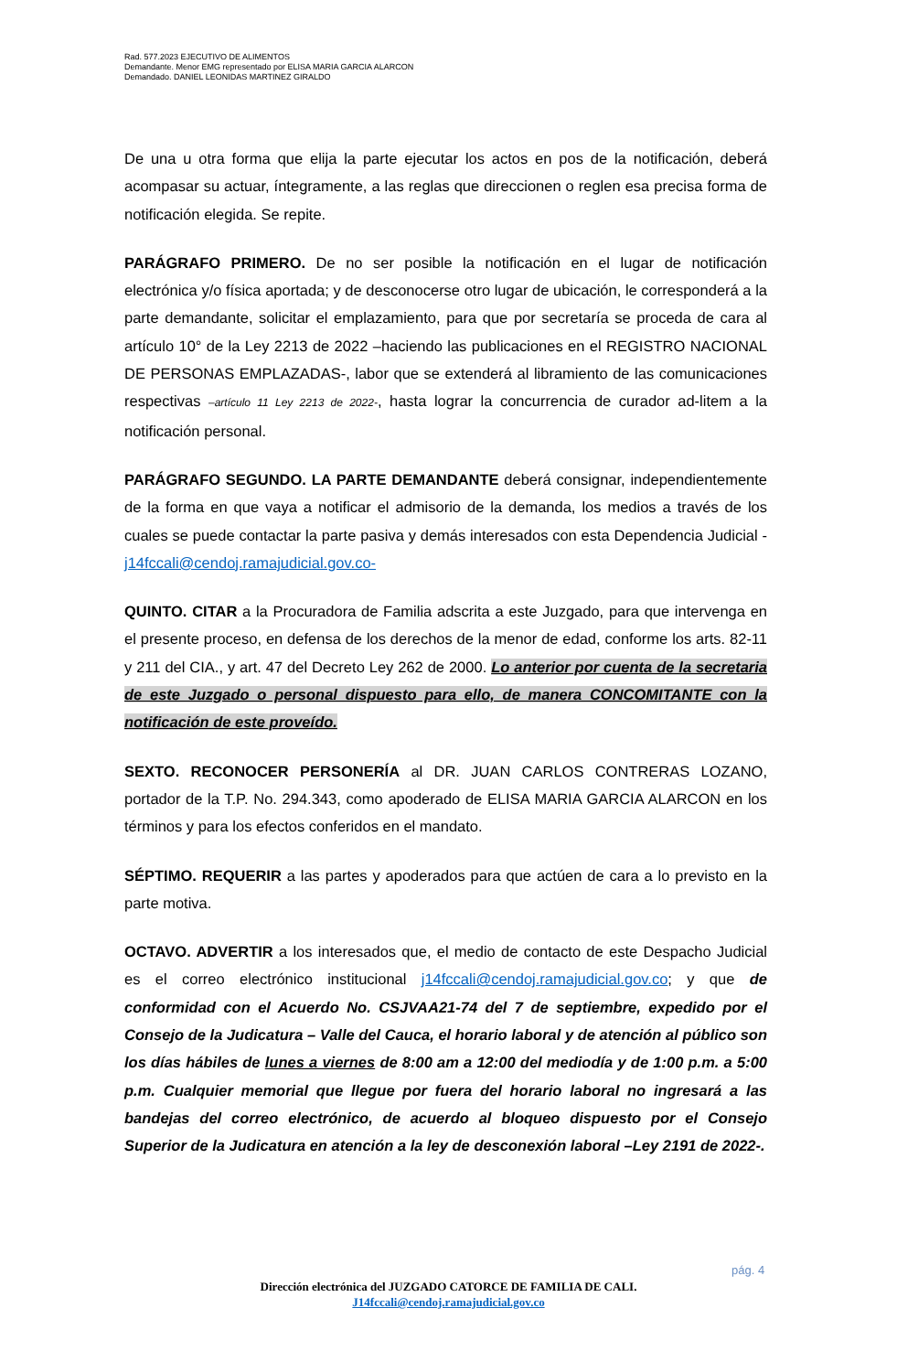Rad. 577.2023 EJECUTIVO DE ALIMENTOS
Demandante. Menor EMG representado por ELISA MARIA GARCIA ALARCON
Demandado. DANIEL LEONIDAS MARTINEZ GIRALDO
De una u otra forma que elija la parte ejecutar los actos en pos de la notificación, deberá acompasar su actuar, íntegramente, a las reglas que direccionen o reglen esa precisa forma de notificación elegida. Se repite.
PARÁGRAFO PRIMERO. De no ser posible la notificación en el lugar de notificación electrónica y/o física aportada; y de desconocerse otro lugar de ubicación, le corresponderá a la parte demandante, solicitar el emplazamiento, para que por secretaría se proceda de cara al artículo 10° de la Ley 2213 de 2022 –haciendo las publicaciones en el REGISTRO NACIONAL DE PERSONAS EMPLAZADAS-, labor que se extenderá al libramiento de las comunicaciones respectivas –artículo 11 Ley 2213 de 2022-, hasta lograr la concurrencia de curador ad-litem a la notificación personal.
PARÁGRAFO SEGUNDO. LA PARTE DEMANDANTE deberá consignar, independientemente de la forma en que vaya a notificar el admisorio de la demanda, los medios a través de los cuales se puede contactar la parte pasiva y demás interesados con esta Dependencia Judicial - j14fccali@cendoj.ramajudicial.gov.co-
QUINTO. CITAR a la Procuradora de Familia adscrita a este Juzgado, para que intervenga en el presente proceso, en defensa de los derechos de la menor de edad, conforme los arts. 82-11 y 211 del CIA., y art. 47 del Decreto Ley 262 de 2000. Lo anterior por cuenta de la secretaria de este Juzgado o personal dispuesto para ello, de manera CONCOMITANTE con la notificación de este proveído.
SEXTO. RECONOCER PERSONERÍA al DR. JUAN CARLOS CONTRERAS LOZANO, portador de la T.P. No. 294.343, como apoderado de ELISA MARIA GARCIA ALARCON en los términos y para los efectos conferidos en el mandato.
SÉPTIMO. REQUERIR a las partes y apoderados para que actúen de cara a lo previsto en la parte motiva.
OCTAVO. ADVERTIR a los interesados que, el medio de contacto de este Despacho Judicial es el correo electrónico institucional j14fccali@cendoj.ramajudicial.gov.co; y que de conformidad con el Acuerdo No. CSJVAA21-74 del 7 de septiembre, expedido por el Consejo de la Judicatura – Valle del Cauca, el horario laboral y de atención al público son los días hábiles de lunes a viernes de 8:00 am a 12:00 del mediodía y de 1:00 p.m. a 5:00 p.m. Cualquier memorial que llegue por fuera del horario laboral no ingresará a las bandejas del correo electrónico, de acuerdo al bloqueo dispuesto por el Consejo Superior de la Judicatura en atención a la ley de desconexión laboral –Ley 2191 de 2022-.
pág. 4
Dirección electrónica del JUZGADO CATORCE DE FAMILIA DE CALI.
J14fccali@cendoj.ramajudicial.gov.co